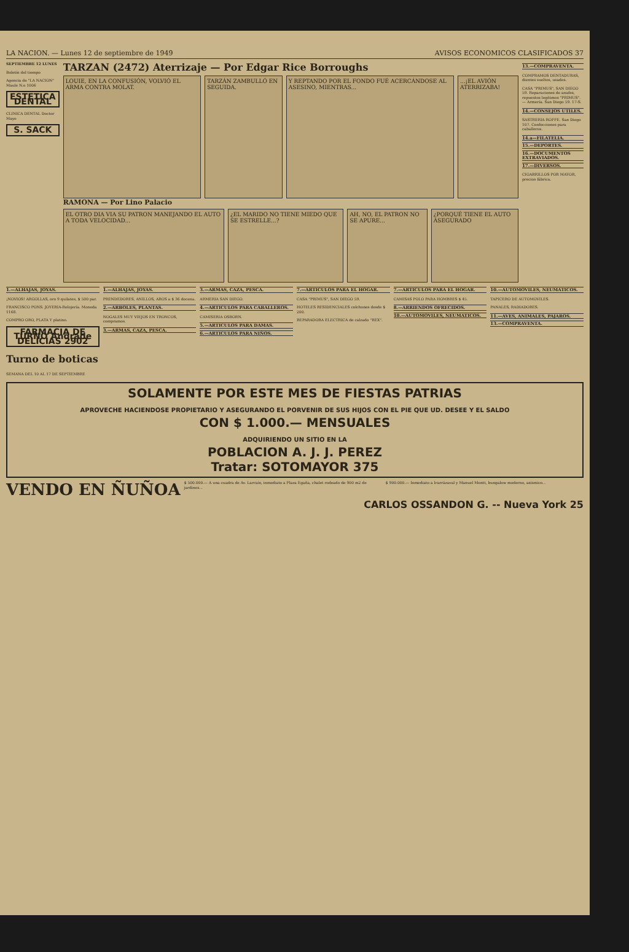LA NACION. — Lunes 12 de septiembre de 1949 AVISOS ECONOMICOS CLASIFICADOS 37
SEPTIEMBRE 12 LUNES
Boletín del tiempo
Agencia de "LA NACION" Maule N.o 1006
ESTETICA DENTAL
CLINICA DENTAL Doctor Mayo
S. SACK
TARZAN (2472) Aterrizaje — Por Edgar Rice Borroughs
LOUIE, EN LA CONFUSIÓN, VOLVIÓ EL ARMA CONTRA MOLAT.
TARZÁN ZAMBULLÓ EN SEGUIDA. Y REPTANDO POR EL FONDO FUÉ ACERCÁNDOSE AL ASESINO, MIENTRAS...
...¡EL AVIÓN ATERRIZABA!
RAMONA — Por Lino Palacio
EL OTRO DIA VIA SU PATRON MANEJANDO EL AUTO A TODA VELOCIDAD...
¿EL MARIDO NO TIENE MIEDO QUE SE ESTRELLE...?
AH, NO, EL PATRON NO SE APURE...
¿PORQUÉ TIENE EL AUTO ASEGURADO
13.—COMPRAVENTA.
COMPRAMOS DENTADURAS, dientes sueltos, usados.
CASA "PRIMUS", SAN DIEGO 59. Reparaciones de anafes, repuestos legítimos "PRIMUS". — Armería. San Diego 59. 17-S.
14.—CONSEJOS UTILES.
SASTRERIA ROFFE. San Diego 107. Confecciones para caballeros.
14.a—FILATELIA.
15.—DEPORTES.
16.—DOCUMENTOS EXTRAVIADOS.
17.—DIVERSOS.
CIGARRILLOS POR MAYOR, precios fábrica.
1.—ALHAJAS, JOYAS.
¡NOVIOS! ARGOLLAS, oro 9 quilates, $ 500 par.
FRANCISCO PONS. JOYERIA-Relojería. Moneda 1168.
COMPRO ORO, PLATA Y platino.
FARMACIA DE TURNO Andrade DELICIAS 2902
Turno de boticas
SEMANA DEL 10 AL 17 DE SEPTIEMBRE
1.—ALHAJAS, JOYAS.
PRENDEDORES, ANILLOS, AROS a $ 36 docena.
2.—ARBOLES, PLANTAS.
NOGALES MUY VIEJOS EN TRONCOS, compramos.
3.—ARMAS, CAZA, PESCA.
3.—ARMAS, CAZA, PESCA.
ARMERIA SAN DIEGO.
4.—ARTICULOS PARA CABALLEROS.
CAMISERIA OSBORN.
5.—ARTICULOS PARA DAMAS.
6.—ARTICULOS PARA NIÑOS.
7.—ARTICULOS PARA EL HOGAR.
CASA "PRIMUS", SAN DIEGO 59.
HOTELES RESIDENCIALES colchones desde $ 200.
REPARADORA ELECTRICA de calzado "REX".
7.—ARTICULOS PARA EL HOGAR.
CAMISAS POLO PARA HOMBRES $ 45.
8.—ARRIENDOS OFRECIDOS.
10.—AUTOMOVILES, NEUMATICOS.
10.—AUTOMOVILES, NEUMATICOS.
TAPICERO DE AUTOMOVILES.
PANALES, RADIADORES.
11.—AVES, ANIMALES, PAJAROS.
13.—COMPRAVENTA.
SOLAMENTE POR ESTE MES DE FIESTAS PATRIAS
APROVECHE HACIENDOSE PROPIETARIO Y ASEGURANDO EL PORVENIR DE SUS HIJOS CON EL PIE QUE UD. DESEE Y EL SALDO
CON $ 1.000.— MENSUALES
ADQUIRIENDO UN SITIO EN LA
POBLACION A. J. J. PEREZ
Tratar: SOTOMAYOR 375
VENDO EN ÑUÑOA
$ 500.000.— A una cuadra de Av. Larraín, inmediato a Plaza Egaña, chalet rodeado de 900 m2 de jardines...
$ 900.000.— Inmediato a Irarrázaval y Manuel Montt, bungalow moderno, asísmico...
CARLOS OSSANDON G. -- Nueva York 25